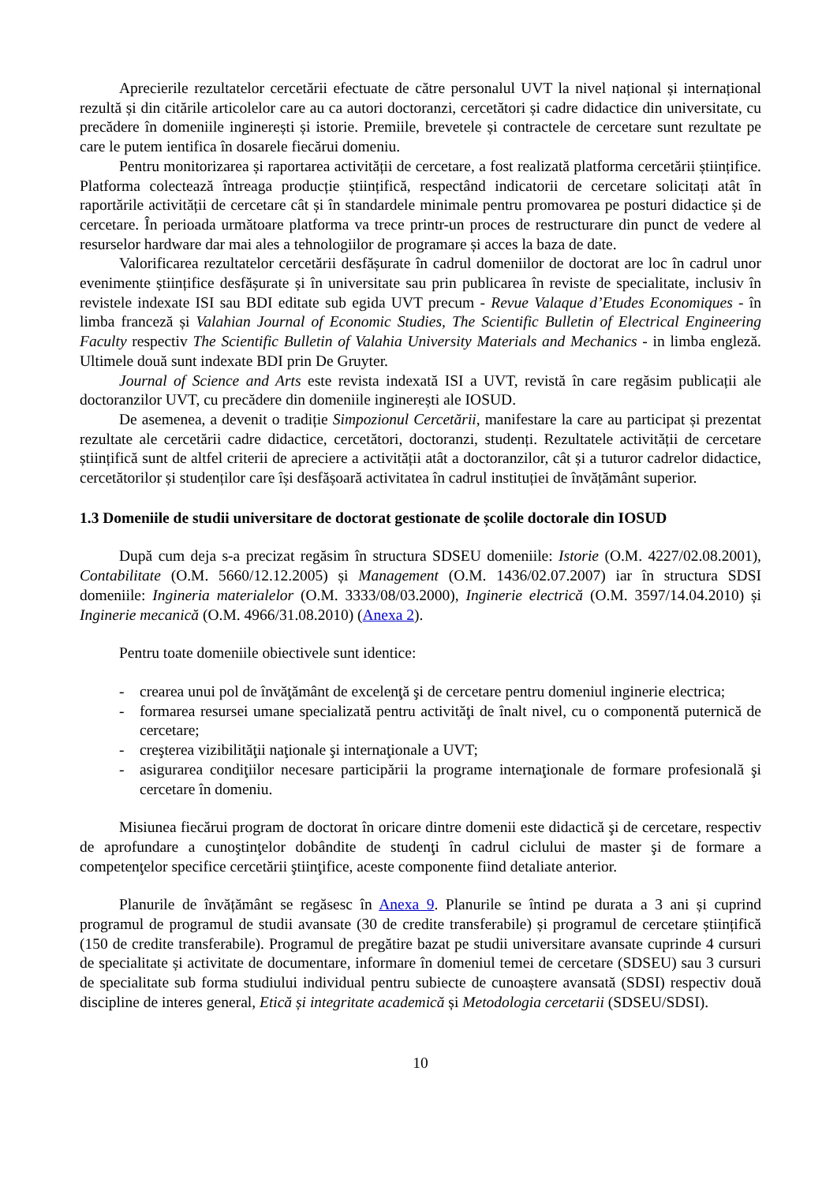Aprecierile rezultatelor cercetării efectuate de către personalul UVT la nivel național și internațional rezultă și din citările articolelor care au ca autori doctoranzi, cercetători și cadre didactice din universitate, cu precădere în domeniile inginerești și istorie. Premiile, brevetele și contractele de cercetare sunt rezultate pe care le putem ientifica în dosarele fiecărui domeniu.
Pentru monitorizarea și raportarea activității de cercetare, a fost realizată platforma cercetării științifice. Platforma colectează întreaga producție științifică, respectând indicatorii de cercetare solicitați atât în raportările activității de cercetare cât și în standardele minimale pentru promovarea pe posturi didactice și de cercetare. În perioada următoare platforma va trece printr-un proces de restructurare din punct de vedere al resurselor hardware dar mai ales a tehnologiilor de programare și acces la baza de date.
Valorificarea rezultatelor cercetării desfășurate în cadrul domeniilor de doctorat are loc în cadrul unor evenimente științifice desfășurate și în universitate sau prin publicarea în reviste de specialitate, inclusiv în revistele indexate ISI sau BDI editate sub egida UVT precum - Revue Valaque d’Etudes Economiques - în limba franceză și Valahian Journal of Economic Studies, The Scientific Bulletin of Electrical Engineering Faculty respectiv The Scientific Bulletin of Valahia University Materials and Mechanics - in limba engleză. Ultimele două sunt indexate BDI prin De Gruyter.
Journal of Science and Arts este revista indexată ISI a UVT, revistă în care regăsim publicații ale doctoranzilor UVT, cu precădere din domeniile inginerești ale IOSUD.
De asemenea, a devenit o tradiție Simpozionul Cercetării, manifestare la care au participat și prezentat rezultate ale cercetării cadre didactice, cercetători, doctoranzi, studenți. Rezultatele activității de cercetare științifică sunt de altfel criterii de apreciere a activității atât a doctoranzilor, cât și a tuturor cadrelor didactice, cercetătorilor și studenților care își desfășoară activitatea în cadrul instituției de învățământ superior.
1.3 Domeniile de studii universitare de doctorat gestionate de școlile doctorale din IOSUD
După cum deja s-a precizat regăsim în structura SDSEU domeniile: Istorie (O.M. 4227/02.08.2001), Contabilitate (O.M. 5660/12.12.2005) și Management (O.M. 1436/02.07.2007) iar în structura SDSI domeniile: Ingineria materialelor (O.M. 3333/08/03.2000), Inginerie electrică (O.M. 3597/14.04.2010) și Inginerie mecanică (O.M. 4966/31.08.2010) (Anexa 2).
Pentru toate domeniile obiectivele sunt identice:
- crearea unui pol de învăţământ de excelenţă şi de cercetare pentru domeniul inginerie electrica;
- formarea resursei umane specializată pentru activităţi de înalt nivel, cu o componentă puternică de cercetare;
- creşterea vizibilităţii naţionale şi internaţionale a UVT;
- asigurarea condiţiilor necesare participării la programe internaţionale de formare profesională şi cercetare în domeniu.
Misiunea fiecărui program de doctorat în oricare dintre domenii este didactică şi de cercetare, respectiv de aprofundare a cunoştinţelor dobândite de studenţi în cadrul ciclului de master şi de formare a competenţelor specifice cercetării ştiinţifice, aceste componente fiind detaliate anterior.
Planurile de învățământ se regăsesc în Anexa 9. Planurile se întind pe durata a 3 ani și cuprind programul de programul de studii avansate (30 de credite transferabile) și programul de cercetare științifică (150 de credite transferabile). Programul de pregătire bazat pe studii universitare avansate cuprinde 4 cursuri de specialitate și activitate de documentare, informare în domeniul temei de cercetare (SDSEU) sau 3 cursuri de specialitate sub forma studiului individual pentru subiecte de cunoaștere avansată (SDSI) respectiv două discipline de interes general, Etică și integritate academică și Metodologia cercetarii (SDSEU/SDSI).
10